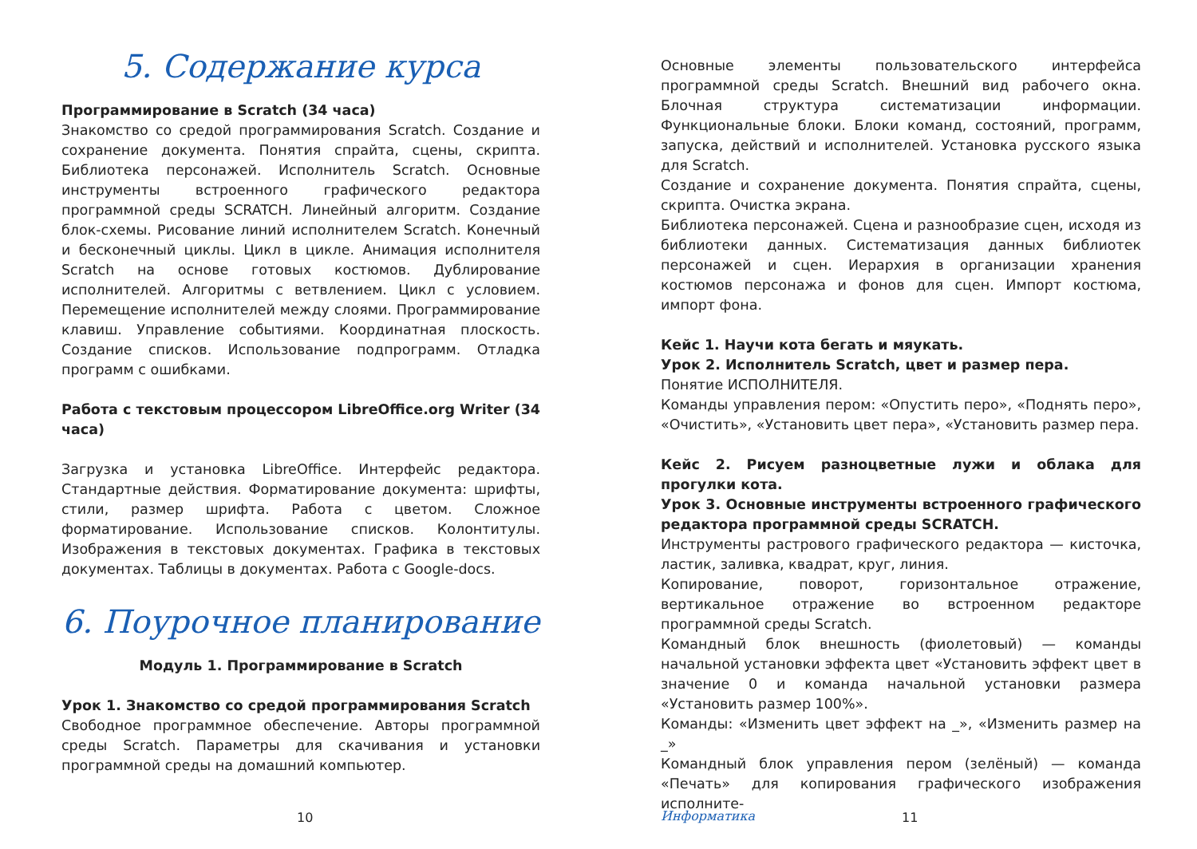5. Содержание курса
Программирование в Scratch (34 часа)
Знакомство со средой программирования Scratch. Создание и сохранение документа. Понятия спрайта, сцены, скрипта. Библиотека персонажей. Исполнитель Scratch. Основные инструменты встроенного графического редактора программной среды SCRATCH. Линейный алгоритм. Создание блок-схемы. Рисование линий исполнителем Scratch. Конечный и бесконечный циклы. Цикл в цикле. Анимация исполнителя Scratch на основе готовых костюмов. Дублирование исполнителей. Алгоритмы с ветвлением. Цикл с условием. Перемещение исполнителей между слоями. Программирование клавиш. Управление событиями. Координатная плоскость. Создание списков. Использование подпрограмм. Отладка программ с ошибками.
Работа с текстовым процессором LibreOffice.org Writer (34 часа)
Загрузка и установка LibreOffice. Интерфейс редактора. Стандартные действия. Форматирование документа: шрифты, стили, размер шрифта. Работа с цветом. Сложное форматирование. Использование списков. Колонтитулы. Изображения в текстовых документах. Графика в текстовых документах. Таблицы в документах. Работа с Google-docs.
6. Поурочное планирование
Модуль 1. Программирование в Scratch
Урок 1. Знакомство со средой программирования Scratch
Свободное программное обеспечение. Авторы программной среды Scratch. Параметры для скачивания и установки программной среды на домашний компьютер.
10
Основные элементы пользовательского интерфейса программной среды Scratch. Внешний вид рабочего окна. Блочная структура систематизации информации. Функциональные блоки. Блоки команд, состояний, программ, запуска, действий и исполнителей. Установка русского языка для Scratch.
Создание и сохранение документа. Понятия спрайта, сцены, скрипта. Очистка экрана.
Библиотека персонажей. Сцена и разнообразие сцен, исходя из библиотеки данных. Систематизация данных библиотек персонажей и сцен. Иерархия в организации хранения костюмов персонажа и фонов для сцен. Импорт костюма, импорт фона.
Кейс 1. Научи кота бегать и мяукать.
Урок 2. Исполнитель Scratch, цвет и размер пера.
Понятие ИСПОЛНИТЕЛЯ.
Команды управления пером: «Опустить перо», «Поднять перо», «Очистить», «Установить цвет пера», «Установить размер пера.
Кейс 2. Рисуем разноцветные лужи и облака для прогулки кота.
Урок 3. Основные инструменты встроенного графического редактора программной среды SCRATCH.
Инструменты растрового графического редактора — кисточка, ластик, заливка, квадрат, круг, линия.
Копирование, поворот, горизонтальное отражение, вертикальное отражение во встроенном редакторе программной среды Scratch.
Командный блок внешность (фиолетовый) — команды начальной установки эффекта цвет «Установить эффект цвет в значение 0 и команда начальной установки размера «Установить размер 100%».
Команды: «Изменить цвет эффект на _», «Изменить размер на _»
Командный блок управления пером (зелёный) — команда «Печать» для копирования графического изображения исполните-
Информатика 11